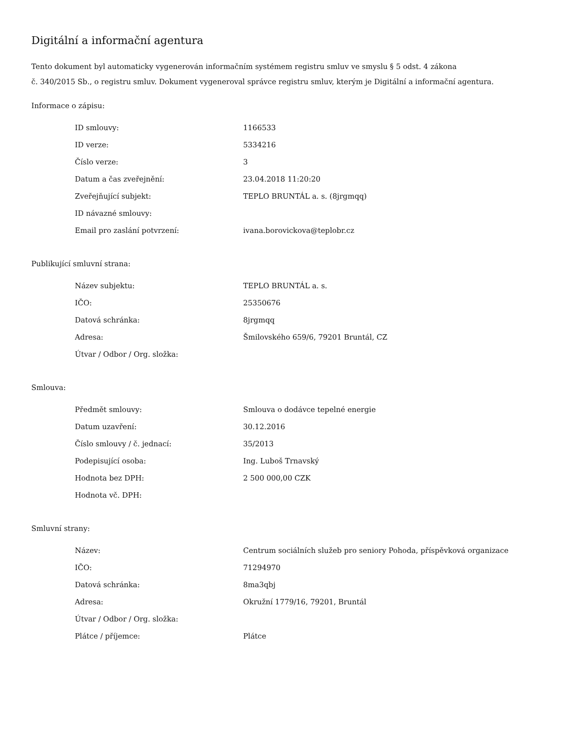Digitální a informační agentura
Tento dokument byl automaticky vygenerován informačním systémem registru smluv ve smyslu § 5 odst. 4 zákona
č. 340/2015 Sb., o registru smluv. Dokument vygeneroval správce registru smluv, kterým je Digitální a informační agentura.
Informace o zápisu:
| ID smlouvy: | 1166533 |
| ID verze: | 5334216 |
| Číslo verze: | 3 |
| Datum a čas zveřejnění: | 23.04.2018 11:20:20 |
| Zveřejňující subjekt: | TEPLO BRUNTÁL a. s. (8jrgmqq) |
| ID návazné smlouvy: | |
| Email pro zaslání potvrzení: | ivana.borovickova@teplobr.cz |
Publikující smluvní strana:
| Název subjektu: | TEPLO BRUNTÁL a. s. |
| IČO: | 25350676 |
| Datová schránka: | 8jrgmqq |
| Adresa: | Šmilovského 659/6, 79201 Bruntál, CZ |
| Útvar / Odbor / Org. složka: | |
Smlouva:
| Předmět smlouvy: | Smlouva o dodávce tepelné energie |
| Datum uzavření: | 30.12.2016 |
| Číslo smlouvy / č. jednací: | 35/2013 |
| Podepisující osoba: | Ing. Luboš Trnavský |
| Hodnota bez DPH: | 2 500 000,00 CZK |
| Hodnota vč. DPH: | |
Smluvní strany:
| Název: | Centrum sociálních služeb pro seniory Pohoda, příspěvková organizace |
| IČO: | 71294970 |
| Datová schránka: | 8ma3qbj |
| Adresa: | Okružní 1779/16, 79201, Bruntál |
| Útvar / Odbor / Org. složka: | |
| Plátce / příjemce: | Plátce |